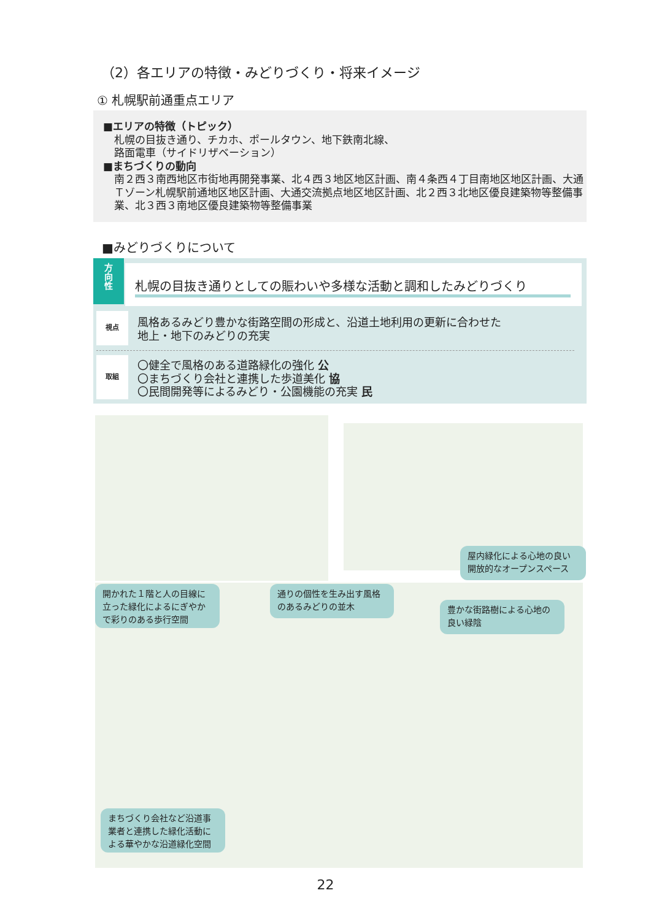（2）各エリアの特徴・みどりづくり・将来イメージ
① 札幌駅前通重点エリア
■エリアの特徴（トピック）
札幌の目抜き通り、チカホ、ポールタウン、地下鉄南北線、
路面電車（サイドリザベーション）
■まちづくりの動向
南２西３南西地区市街地再開発事業、北４西３地区地区計画、南４条西４丁目南地区地区計画、大通Ｔゾーン札幌駅前通地区地区計画、大通交流拠点地区地区計画、北２西３北地区優良建築物等整備事業、北３西３南地区優良建築物等整備事業
■みどりづくりについて
方
向
性
札幌の目抜き通りとしての賑わいや多様な活動と調和したみどりづくり
視点
風格あるみどり豊かな街路空間の形成と、沿道土地利用の更新に合わせた
地上・地下のみどりの充実
取組
〇健全で風格のある道路緑化の強化 公
〇まちづくり会社と連携した歩道美化 協
〇民間開発等によるみどり・公園機能の充実 民
屋内緑化による心地の良い開放的なオープンスペース
開かれた１階と人の目線に立った緑化によるにぎやかで彩りのある歩行空間
通りの個性を生み出す風格のあるみどりの並木
豊かな街路樹による心地の良い緑陰
まちづくり会社など沿道事業者と連携した緑化活動による華やかな沿道緑化空間
22